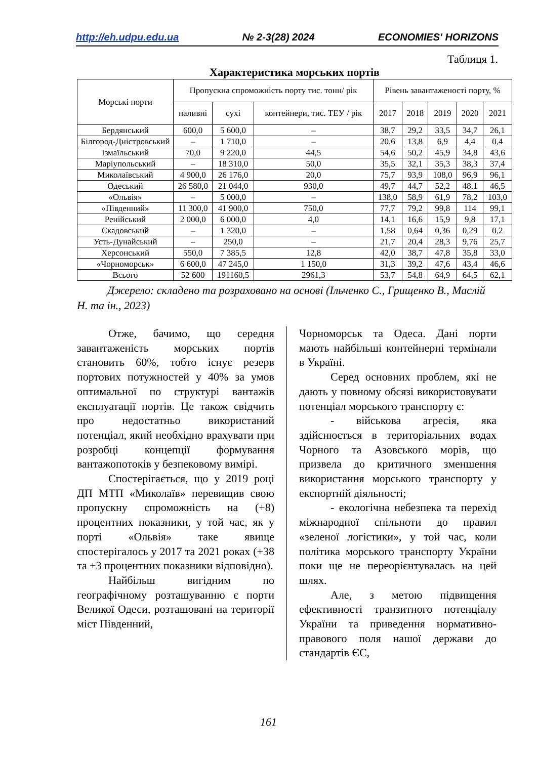http://eh.udpu.edu.ua № 2-3(28) 2024 ECONOMIES' HORIZONS
Таблиця 1.
Характеристика морських портів
| Морські порти | Пропускна спроможність порту тис. тонн/ рік | | | Рівень завантаженості порту, % | | | | |
| --- | --- | --- | --- | --- | --- | --- | --- | --- |
| | наливні | сухі | контейнери, тис. ТЕУ / рік | 2017 | 2018 | 2019 | 2020 | 2021 |
| Бердянський | 600,0 | 5 600,0 | – | 38,7 | 29,2 | 33,5 | 34,7 | 26,1 |
| Білгород-Дністровський | – | 1 710,0 | – | 20,6 | 13,8 | 6,9 | 4,4 | 0,4 |
| Ізмаїльський | 70,0 | 9 220,0 | 44,5 | 54,6 | 50,2 | 45,9 | 34,8 | 43,6 |
| Маріупольський | – | 18 310,0 | 50,0 | 35,5 | 32,1 | 35,3 | 38,3 | 37,4 |
| Миколаївський | 4 900,0 | 26 176,0 | 20,0 | 75,7 | 93,9 | 108,0 | 96,9 | 96,1 |
| Одеський | 26 580,0 | 21 044,0 | 930,0 | 49,7 | 44,7 | 52,2 | 48,1 | 46,5 |
| «Ольвія» | – | 5 000,0 | – | 138,0 | 58,9 | 61,9 | 78,2 | 103,0 |
| «Південний» | 11 300,0 | 41 900,0 | 750,0 | 77,7 | 79,2 | 99,8 | 114 | 99,1 |
| Ренійський | 2 000,0 | 6 000,0 | 4,0 | 14,1 | 16,6 | 15,9 | 9,8 | 17,1 |
| Скадовський | – | 1 320,0 | – | 1,58 | 0,64 | 0,36 | 0,29 | 0,2 |
| Усть-Дунайський | – | 250,0 | – | 21,7 | 20,4 | 28,3 | 9,76 | 25,7 |
| Херсонський | 550,0 | 7 385,5 | 12,8 | 42,0 | 38,7 | 47,8 | 35,8 | 33,0 |
| «Чорноморськ» | 6 600,0 | 47 245,0 | 1 150,0 | 31,3 | 39,2 | 47,6 | 43,4 | 46,6 |
| Всього | 52 600 | 191160,5 | 2961,3 | 53,7 | 54,8 | 64,9 | 64,5 | 62,1 |
Джерело: складено та розраховано на основі (Ільченко С., Грищенко В., Маслій Н. та ін., 2023)
Отже, бачимо, що середня завантаженість морських портів становить 60%, тобто існує резерв портових потужностей у 40% за умов оптимальної по структурі вантажів експлуатації портів. Це також свідчить про недостатньо використаний потенціал, який необхідно врахувати при розробці концепції формування вантажопотоків у безпековому вимірі.
Спостерігається, що у 2019 році ДП МТП «Миколаїв» перевищив свою пропускну спроможність на (+8) процентних показники, у той час, як у порті «Ольвія» таке явище спостерігалось у 2017 та 2021 роках (+38 та +3 процентних показники відповідно).
Найбільш вигідним по географічному розташуванню є порти Великої Одеси, розташовані на території міст Південний,
Чорноморськ та Одеса. Дані порти мають найбільші контейнерні термінали в Україні.
Серед основних проблем, які не дають у повному обсязі використовувати потенціал морського транспорту є:
- військова агресія, яка здійснюється в територіальних водах Чорного та Азовського морів, що призвела до критичного зменшення використання морського транспорту у експортній діяльності;
- екологічна небезпека та перехід міжнародної спільноти до правил «зеленої логістики», у той час, коли політика морського транспорту України поки ще не переорієнтувалась на цей шлях.
Але, з метою підвищення ефективності транзитного потенціалу України та приведення нормативно-правового поля нашої держави до стандартів ЄС,
161